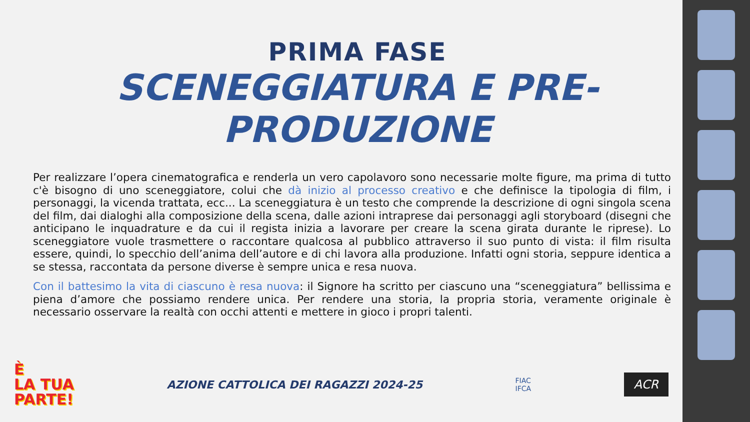PRIMA FASE
SCENEGGIATURA E PRE-
PRODUZIONE
Per realizzare l’opera cinematografica e renderla un vero capolavoro sono necessarie molte figure, ma prima di tutto c'è bisogno di uno sceneggiatore, colui che dà inizio al processo creativo e che definisce la tipologia di film, i personaggi, la vicenda trattata, ecc... La sceneggiatura è un testo che comprende la descrizione di ogni singola scena del film, dai dialoghi alla composizione della scena, dalle azioni intraprese dai personaggi agli storyboard (disegni che anticipano le inquadrature e da cui il regista inizia a lavorare per creare la scena girata durante le riprese). Lo sceneggiatore vuole trasmettere o raccontare qualcosa al pubblico attraverso il suo punto di vista: il film risulta essere, quindi, lo specchio dell’anima dell’autore e di chi lavora alla produzione. Infatti ogni storia, seppure identica a se stessa, raccontata da persone diverse è sempre unica e resa nuova.
Con il battesimo la vita di ciascuno è resa nuova: il Signore ha scritto per ciascuno una “sceneggiatura” bellissima e piena d’amore che possiamo rendere unica. Per rendere una storia, la propria storia, veramente originale è necessario osservare la realtà con occhi attenti e mettere in gioco i propri talenti.
È
LA TUA
PARTE!
AZIONE CATTOLICA DEI RAGAZZI 2024-25
FIAC
IFCA
ACR